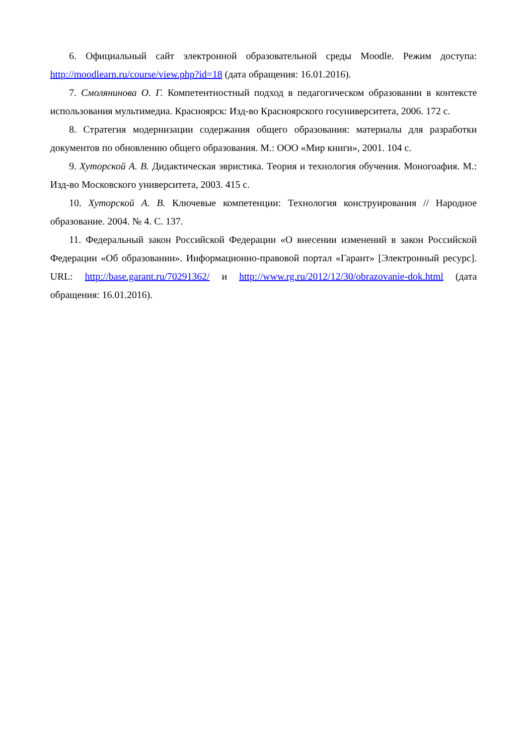6. Официальный сайт электронной образовательной среды Moodle. Режим доступа: http://moodlearn.ru/course/view.php?id=18 (дата обращения: 16.01.2016).
7. Смолянинова О. Г. Компетентностный подход в педагогическом образовании в контексте использования мультимедиа. Красноярск: Изд-во Красноярского госуниверситета, 2006. 172 с.
8. Стратегия модернизации содержания общего образования: материалы для разработки документов по обновлению общего образования. М.: ООО «Мир книги», 2001. 104 с.
9. Хуторской А. В. Дидактическая эвристика. Теория и технология обучения. Моногоафия. М.: Изд-во Московского университета, 2003. 415 с.
10. Хуторской А. В. Ключевые компетенции: Технология конструирования // Народное образование. 2004. № 4. С. 137.
11. Федеральный закон Российской Федерации «О внесении изменений в закон Российской Федерации «Об образовании». Информационно-правовой портал «Гарант» [Электронный ресурс]. URL: http://base.garant.ru/70291362/ и http://www.rg.ru/2012/12/30/obrazovanie-dok.html (дата обращения: 16.01.2016).